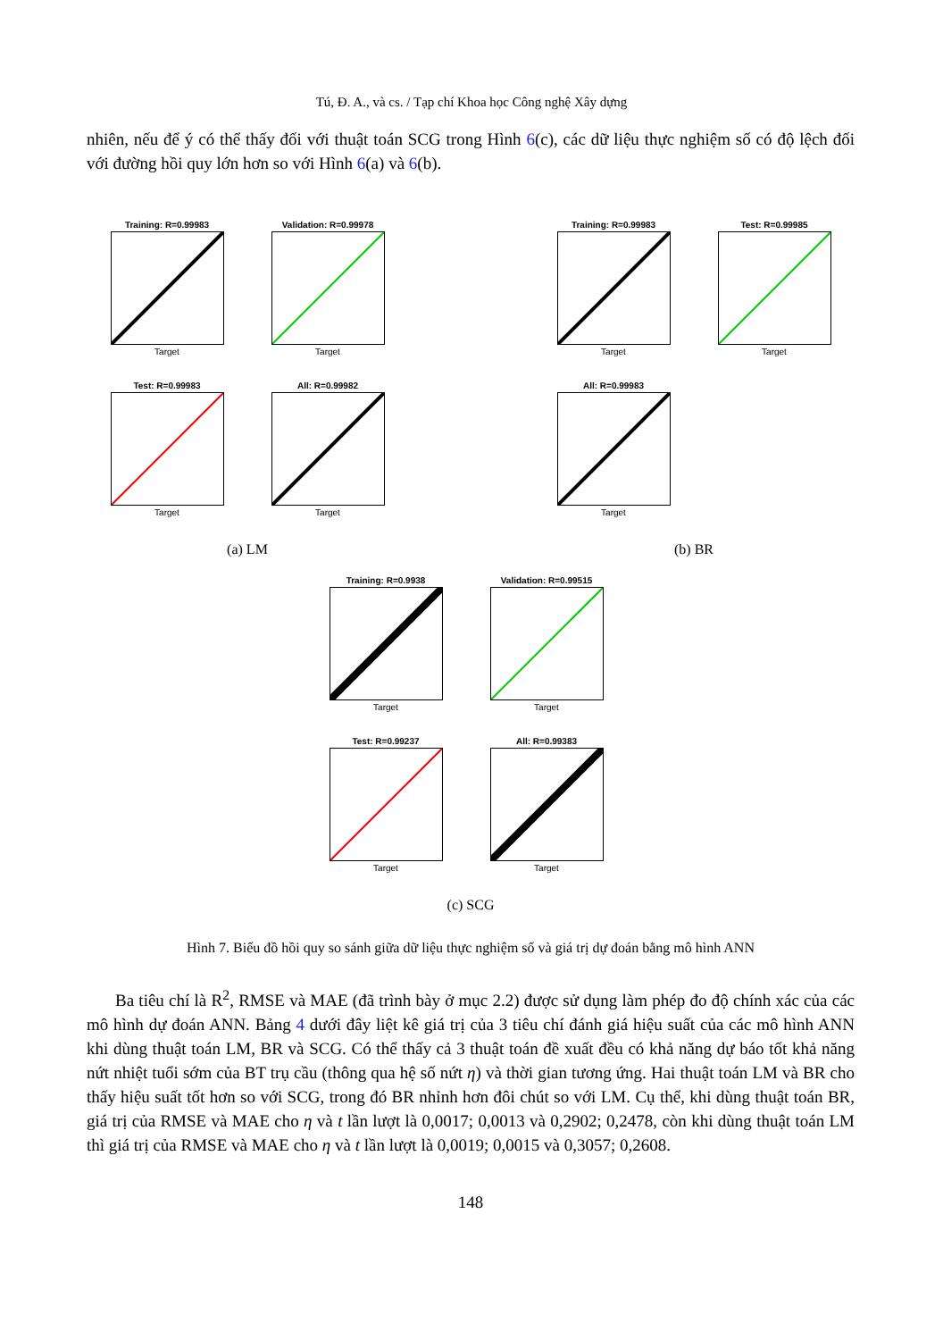Tú, Đ. A., và cs. / Tạp chí Khoa học Công nghệ Xây dựng
nhiên, nếu để ý có thể thấy đối với thuật toán SCG trong Hình 6(c), các dữ liệu thực nghiệm số có độ lệch đối với đường hồi quy lớn hơn so với Hình 6(a) và 6(b).
Training: R=0.99983
Target
Validation: R=0.99978
Target
Test: R=0.99983
Target
All: R=0.99982
Target
(a) LM
Training: R=0.99983
Target
Test: R=0.99985
Target
All: R=0.99983
Target
(b) BR
Training: R=0.9938
Target
Validation: R=0.99515
Target
Test: R=0.99237
Target
All: R=0.99383
Target
(c) SCG
Hình 7. Biểu đồ hồi quy so sánh giữa dữ liệu thực nghiệm số và giá trị dự đoán bằng mô hình ANN
Ba tiêu chí là R<sup>2</sup>, RMSE và MAE (đã trình bày ở mục 2.2) được sử dụng làm phép đo độ chính xác của các mô hình dự đoán ANN. Bảng 4 dưới đây liệt kê giá trị của 3 tiêu chí đánh giá hiệu suất của các mô hình ANN khi dùng thuật toán LM, BR và SCG. Có thể thấy cả 3 thuật toán đề xuất đều có khả năng dự báo tốt khả năng nứt nhiệt tuổi sớm của BT trụ cầu (thông qua hệ số nứt η) và thời gian tương ứng. Hai thuật toán LM và BR cho thấy hiệu suất tốt hơn so với SCG, trong đó BR nhỉnh hơn đôi chút so với LM. Cụ thể, khi dùng thuật toán BR, giá trị của RMSE và MAE cho η và t lần lượt là 0,0017; 0,0013 và 0,2902; 0,2478, còn khi dùng thuật toán LM thì giá trị của RMSE và MAE cho η và t lần lượt là 0,0019; 0,0015 và 0,3057; 0,2608.
148